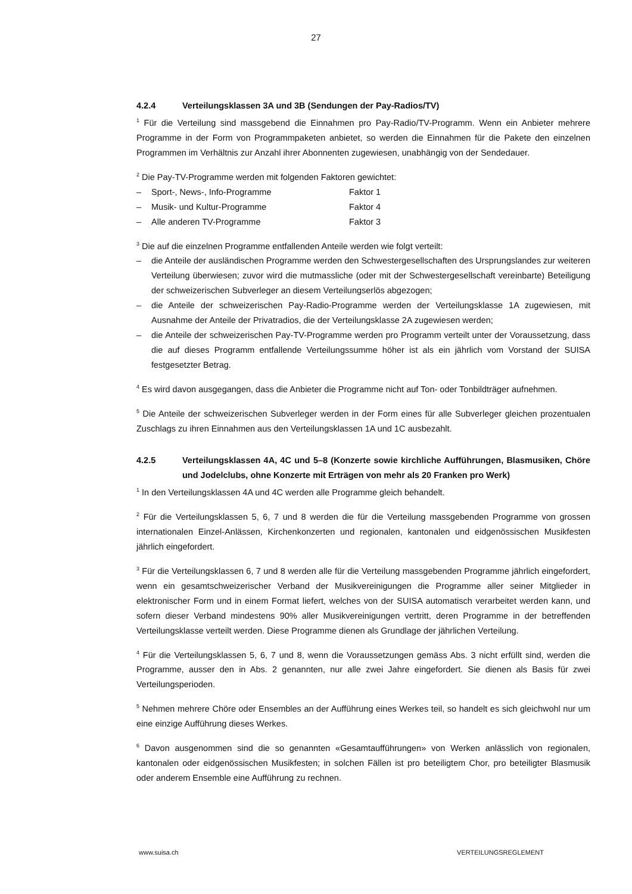27
4.2.4 Verteilungsklassen 3A und 3B (Sendungen der Pay-Radios/TV)
<sup>1</sup> Für die Verteilung sind massgebend die Einnahmen pro Pay-Radio/TV-Programm. Wenn ein Anbieter mehrere Programme in der Form von Programmpaketen anbietet, so werden die Einnahmen für die Pakete den einzelnen Programmen im Verhältnis zur Anzahl ihrer Abonnenten zugewiesen, unabhängig von der Sendedauer.
<sup>2</sup> Die Pay-TV-Programme werden mit folgenden Faktoren gewichtet:
– Sport-, News-, Info-Programme Faktor 1
– Musik- und Kultur-Programme Faktor 4
– Alle anderen TV-Programme Faktor 3
<sup>3</sup> Die auf die einzelnen Programme entfallenden Anteile werden wie folgt verteilt:
– die Anteile der ausländischen Programme werden den Schwestergesellschaften des Ursprungslandes zur weiteren Verteilung überwiesen; zuvor wird die mutmassliche (oder mit der Schwestergesellschaft vereinbarte) Beteiligung der schweizerischen Subverleger an diesem Verteilungserlös abgezogen;
– die Anteile der schweizerischen Pay-Radio-Programme werden der Verteilungsklasse 1A zugewiesen, mit Ausnahme der Anteile der Privatradios, die der Verteilungsklasse 2A zugewiesen werden;
– die Anteile der schweizerischen Pay-TV-Programme werden pro Programm verteilt unter der Voraussetzung, dass die auf dieses Programm entfallende Verteilungssumme höher ist als ein jährlich vom Vorstand der SUISA festgesetzter Betrag.
<sup>4</sup> Es wird davon ausgegangen, dass die Anbieter die Programme nicht auf Ton- oder Tonbildträger aufnehmen.
<sup>5</sup> Die Anteile der schweizerischen Subverleger werden in der Form eines für alle Subverleger gleichen prozentualen Zuschlags zu ihren Einnahmen aus den Verteilungsklassen 1A und 1C ausbezahlt.
4.2.5 Verteilungsklassen 4A, 4C und 5–8 (Konzerte sowie kirchliche Aufführungen, Blasmusiken, Chöre und Jodelclubs, ohne Konzerte mit Erträgen von mehr als 20 Franken pro Werk)
<sup>1</sup> In den Verteilungsklassen 4A und 4C werden alle Programme gleich behandelt.
<sup>2</sup> Für die Verteilungsklassen 5, 6, 7 und 8 werden die für die Verteilung massgebenden Programme von grossen internationalen Einzel-Anlässen, Kirchenkonzerten und regionalen, kantonalen und eidgenössischen Musikfesten jährlich eingefordert.
<sup>3</sup> Für die Verteilungsklassen 6, 7 und 8 werden alle für die Verteilung massgebenden Programme jährlich eingefordert, wenn ein gesamtschweizerischer Verband der Musikvereinigungen die Programme aller seiner Mitglieder in elektronischer Form und in einem Format liefert, welches von der SUISA automatisch verarbeitet werden kann, und sofern dieser Verband mindestens 90% aller Musikvereinigungen vertritt, deren Programme in der betreffenden Verteilungsklasse verteilt werden. Diese Programme dienen als Grundlage der jährlichen Verteilung.
<sup>4</sup> Für die Verteilungsklassen 5, 6, 7 und 8, wenn die Voraussetzungen gemäss Abs. 3 nicht erfüllt sind, werden die Programme, ausser den in Abs. 2 genannten, nur alle zwei Jahre eingefordert. Sie dienen als Basis für zwei Verteilungsperioden.
<sup>5</sup> Nehmen mehrere Chöre oder Ensembles an der Aufführung eines Werkes teil, so handelt es sich gleichwohl nur um eine einzige Aufführung dieses Werkes.
<sup>6</sup> Davon ausgenommen sind die so genannten «Gesamtaufführungen» von Werken anlässlich von regionalen, kantonalen oder eidgenössischen Musikfesten; in solchen Fällen ist pro beteiligtem Chor, pro beteiligter Blasmusik oder anderem Ensemble eine Aufführung zu rechnen.
www.suisa.ch VERTEILUNGSREGLEMENT